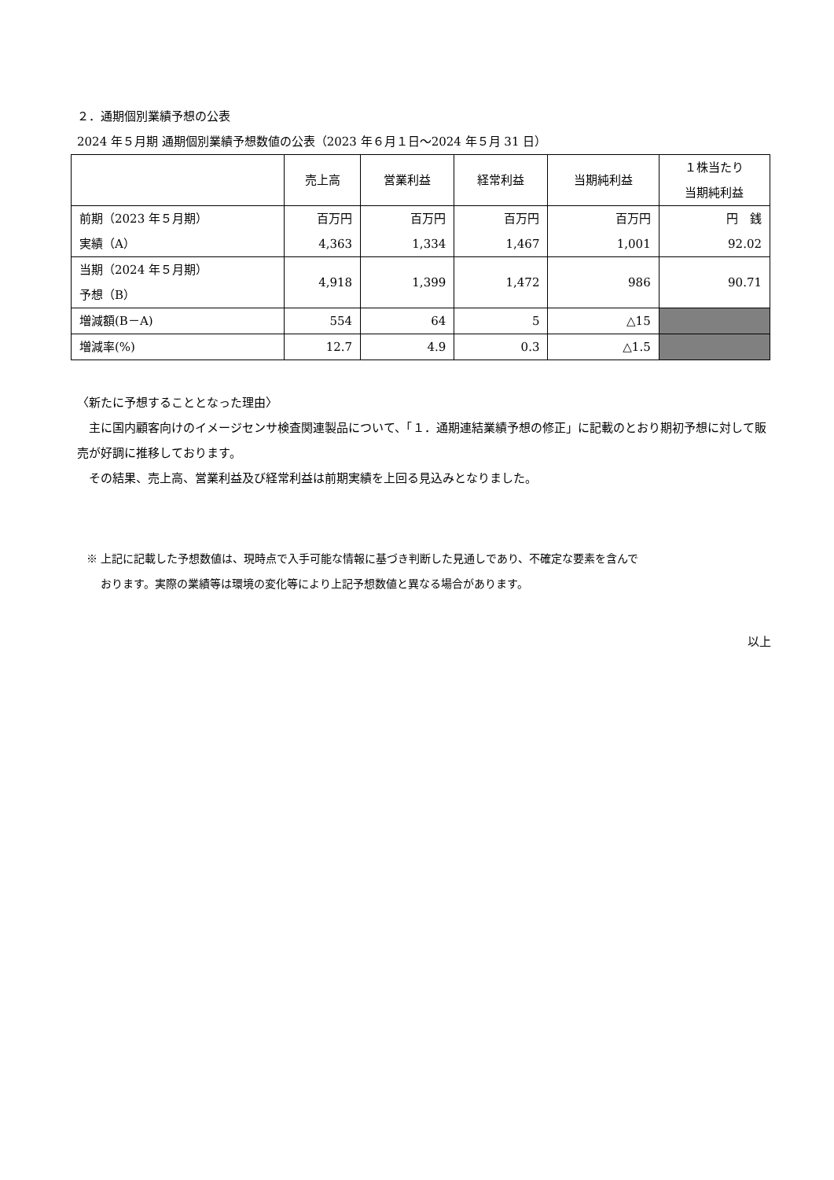２．通期個別業績予想の公表
2024 年５月期 通期個別業績予想数値の公表（2023 年６月１日～2024 年５月 31 日）
| | 売上高 | 営業利益 | 経常利益 | 当期純利益 | １株当たり 当期純利益 |
| --- | --- | --- | --- | --- | --- |
| 前期（2023 年５月期） 実績（A） | 百万円 4,363 | 百万円 1,334 | 百万円 1,467 | 百万円 1,001 | 円 銭 92.02 |
| 当期（2024 年５月期） 予想（B） | 4,918 | 1,399 | 1,472 | 986 | 90.71 |
| 増減額(B－A) | 554 | 64 | 5 | △15 | |
| 増減率(%) | 12.7 | 4.9 | 0.3 | △1.5 | |
〈新たに予想することとなった理由〉
　主に国内顧客向けのイメージセンサ検査関連製品について、「１．通期連結業績予想の修正」に記載のとおり期初予想に対して販売が好調に推移しております。
　その結果、売上高、営業利益及び経常利益は前期実績を上回る見込みとなりました。
※ 上記に記載した予想数値は、現時点で入手可能な情報に基づき判断した見通しであり、不確定な要素を含んで
　 おります。実際の業績等は環境の変化等により上記予想数値と異なる場合があります。
以上